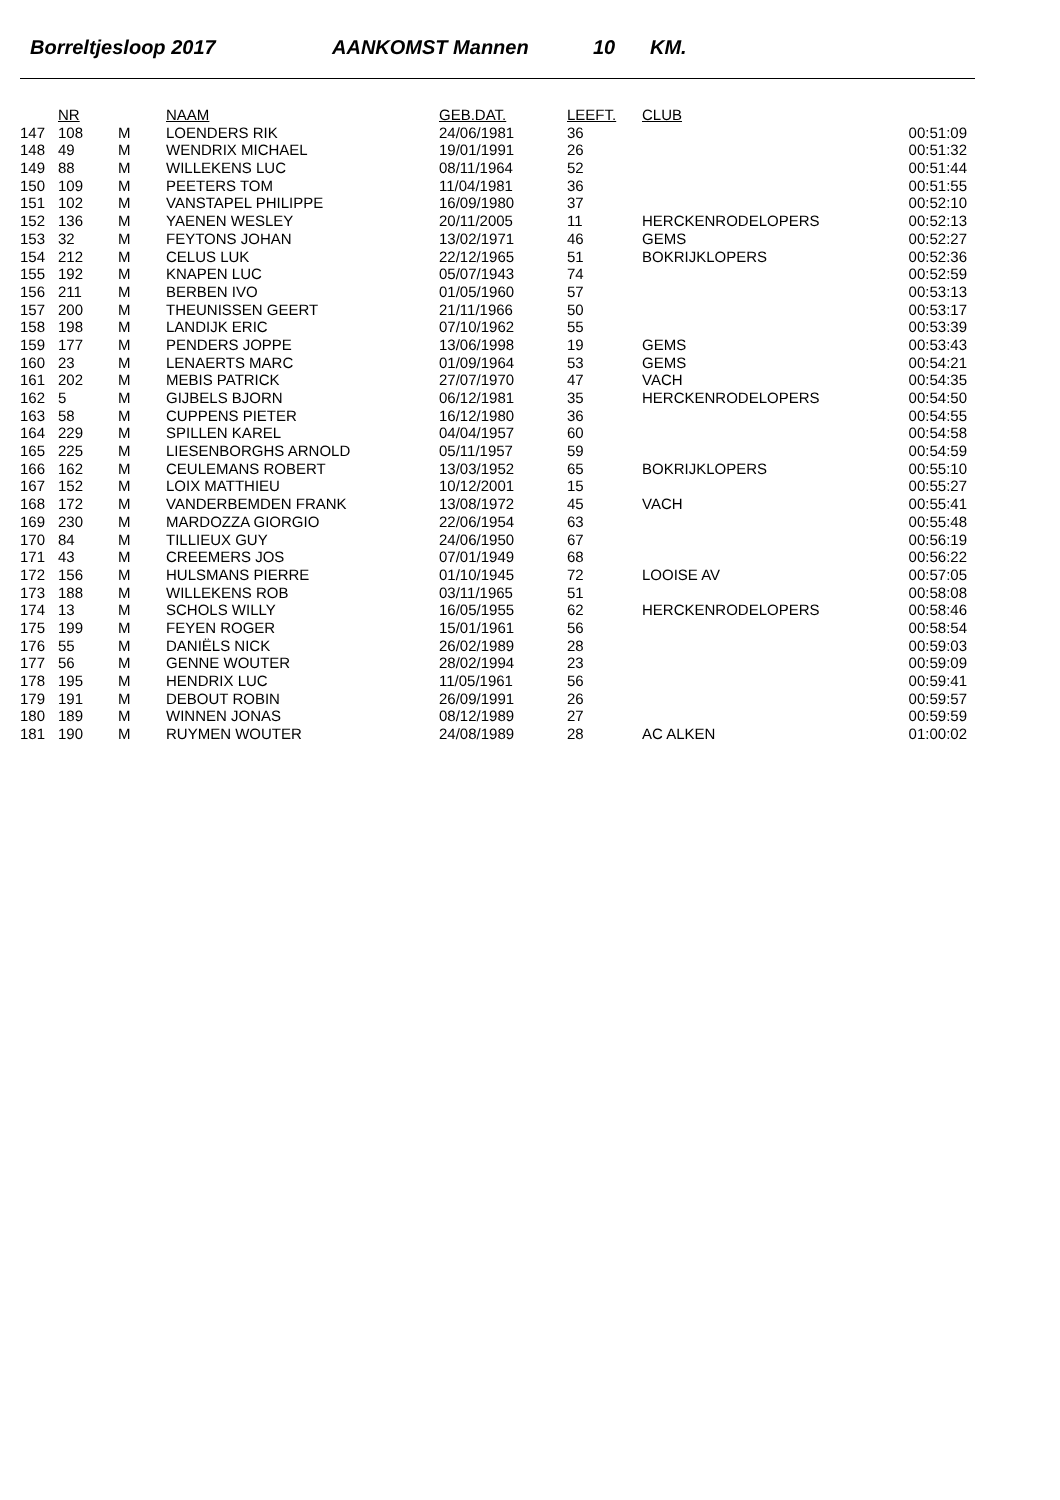Borreltjesloop 2017 AANKOMST Mannen 10 KM.
| | NR | | NAAM | GEB.DAT. | LEEFT. | CLUB | |
| --- | --- | --- | --- | --- | --- | --- | --- |
| 147 | 108 | M | LOENDERS RIK | 24/06/1981 | 36 | | 00:51:09 |
| 148 | 49 | M | WENDRIX MICHAEL | 19/01/1991 | 26 | | 00:51:32 |
| 149 | 88 | M | WILLEKENS LUC | 08/11/1964 | 52 | | 00:51:44 |
| 150 | 109 | M | PEETERS TOM | 11/04/1981 | 36 | | 00:51:55 |
| 151 | 102 | M | VANSTAPEL PHILIPPE | 16/09/1980 | 37 | | 00:52:10 |
| 152 | 136 | M | YAENEN WESLEY | 20/11/2005 | 11 | HERCKENRODELOPERS | 00:52:13 |
| 153 | 32 | M | FEYTONS JOHAN | 13/02/1971 | 46 | GEMS | 00:52:27 |
| 154 | 212 | M | CELUS LUK | 22/12/1965 | 51 | BOKRIJKLOPERS | 00:52:36 |
| 155 | 192 | M | KNAPEN LUC | 05/07/1943 | 74 | | 00:52:59 |
| 156 | 211 | M | BERBEN IVO | 01/05/1960 | 57 | | 00:53:13 |
| 157 | 200 | M | THEUNISSEN GEERT | 21/11/1966 | 50 | | 00:53:17 |
| 158 | 198 | M | LANDIJK ERIC | 07/10/1962 | 55 | | 00:53:39 |
| 159 | 177 | M | PENDERS JOPPE | 13/06/1998 | 19 | GEMS | 00:53:43 |
| 160 | 23 | M | LENAERTS MARC | 01/09/1964 | 53 | GEMS | 00:54:21 |
| 161 | 202 | M | MEBIS PATRICK | 27/07/1970 | 47 | VACH | 00:54:35 |
| 162 | 5 | M | GIJBELS BJORN | 06/12/1981 | 35 | HERCKENRODELOPERS | 00:54:50 |
| 163 | 58 | M | CUPPENS PIETER | 16/12/1980 | 36 | | 00:54:55 |
| 164 | 229 | M | SPILLEN KAREL | 04/04/1957 | 60 | | 00:54:58 |
| 165 | 225 | M | LIESENBORGHS ARNOLD | 05/11/1957 | 59 | | 00:54:59 |
| 166 | 162 | M | CEULEMANS ROBERT | 13/03/1952 | 65 | BOKRIJKLOPERS | 00:55:10 |
| 167 | 152 | M | LOIX MATTHIEU | 10/12/2001 | 15 | | 00:55:27 |
| 168 | 172 | M | VANDERBEMDEN FRANK | 13/08/1972 | 45 | VACH | 00:55:41 |
| 169 | 230 | M | MARDOZZA GIORGIO | 22/06/1954 | 63 | | 00:55:48 |
| 170 | 84 | M | TILLIEUX GUY | 24/06/1950 | 67 | | 00:56:19 |
| 171 | 43 | M | CREEMERS JOS | 07/01/1949 | 68 | | 00:56:22 |
| 172 | 156 | M | HULSMANS PIERRE | 01/10/1945 | 72 | LOOISE AV | 00:57:05 |
| 173 | 188 | M | WILLEKENS ROB | 03/11/1965 | 51 | | 00:58:08 |
| 174 | 13 | M | SCHOLS WILLY | 16/05/1955 | 62 | HERCKENRODELOPERS | 00:58:46 |
| 175 | 199 | M | FEYEN ROGER | 15/01/1961 | 56 | | 00:58:54 |
| 176 | 55 | M | DANIËLS NICK | 26/02/1989 | 28 | | 00:59:03 |
| 177 | 56 | M | GENNE WOUTER | 28/02/1994 | 23 | | 00:59:09 |
| 178 | 195 | M | HENDRIX LUC | 11/05/1961 | 56 | | 00:59:41 |
| 179 | 191 | M | DEBOUT ROBIN | 26/09/1991 | 26 | | 00:59:57 |
| 180 | 189 | M | WINNEN JONAS | 08/12/1989 | 27 | | 00:59:59 |
| 181 | 190 | M | RUYMEN WOUTER | 24/08/1989 | 28 | AC ALKEN | 01:00:02 |